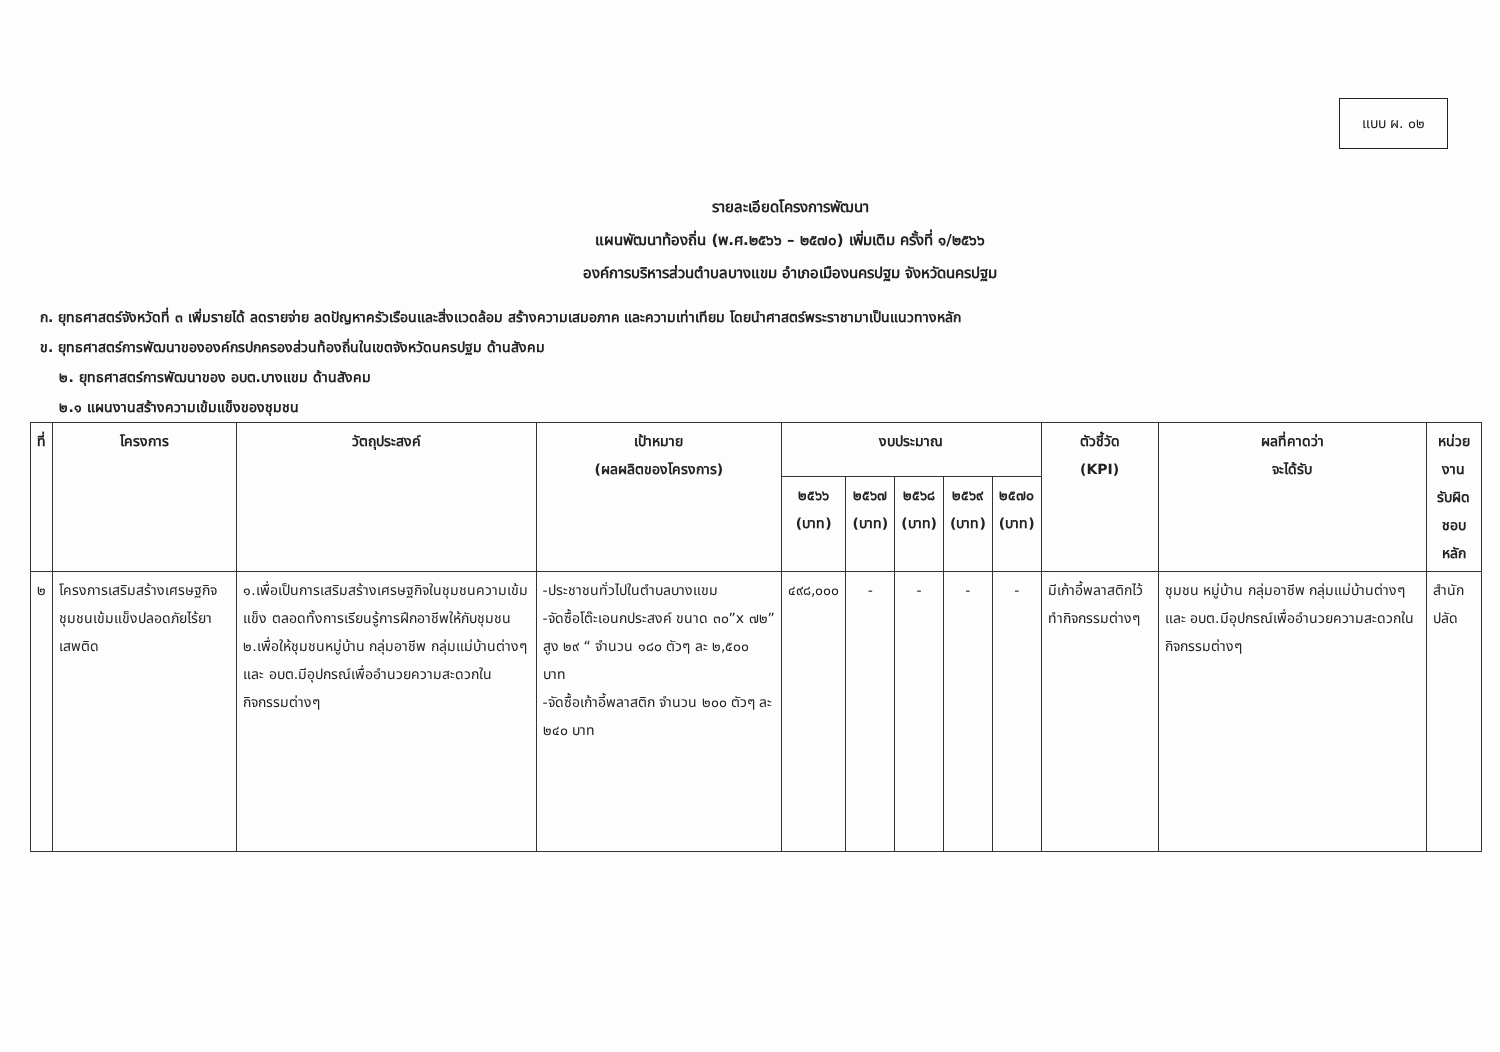แบบ ผ. ๐๒
รายละเอียดโครงการพัฒนา
แผนพัฒนาท้องถิ่น (พ.ศ.๒๕๖๖ – ๒๕๗๐) เพิ่มเติม ครั้งที่ ๑/๒๕๖๖
องค์การบริหารส่วนตำบลบางแขม อำเภอเมืองนครปฐม จังหวัดนครปฐม
ก. ยุทธศาสตร์จังหวัดที่ ๓ เพิ่มรายได้ ลดรายจ่าย ลดปัญหาครัวเรือนและสิ่งแวดล้อม สร้างความเสมอภาค และความเท่าเทียม โดยนำศาสตร์พระราชามาเป็นแนวทางหลัก
ข. ยุทธศาสตร์การพัฒนาขององค์กรปกครองส่วนท้องถิ่นในเขตจังหวัดนครปฐม ด้านสังคม
๒. ยุทธศาสตร์การพัฒนาของ อบต.บางแขม ด้านสังคม
๒.๑ แผนงานสร้างความเข้มแข็งของชุมชน
| ที่ | โครงการ | วัตถุประสงค์ | เป้าหมาย (ผลผลิตของโครงการ) | งบประมาณ | | | | | ตัวชี้วัด (KPI) | ผลที่คาดว่า จะได้รับ | หน่วยงาน รับผิดชอบ หลัก |
| --- | --- | --- | --- | --- | --- | --- | --- | --- | --- | --- | --- |
| | | | | ๒๕๖๖ (บาท) | ๒๕๖๗ (บาท) | ๒๕๖๘ (บาท) | ๒๕๖๙ (บาท) | ๒๕๗๐ (บาท) | | | |
| ๒ | โครงการเสริมสร้างเศรษฐกิจชุมชนเข้มแข็งปลอดภัยไร้ยาเสพติด | ๑.เพื่อเป็นการเสริมสร้างเศรษฐกิจในชุมชนความเข้มแข็ง ตลอดทั้งการเรียนรู้การฝึกอาชีพให้กับชุมชน ๒.เพื่อให้ชุมชนหมู่บ้าน กลุ่มอาชีพ กลุ่มแม่บ้านต่างๆ และ อบต.มีอุปกรณ์เพื่ออำนวยความสะดวกในกิจกรรมต่างๆ | -ประชาชนทั่วไปในตำบลบางแขม -จัดซื้อโต๊ะเอนกประสงค์ ขนาด ๓๐”x ๗๒” สูง ๒๙ “ จำนวน ๑๘๐ ตัวๆ ละ ๒,๕๐๐ บาท -จัดซื้อเก้าอี้พลาสติก จำนวน ๒๐๐ ตัวๆ ละ ๒๔๐ บาท | ๔๙๘,๐๐๐ | - | - | - | - | มีเก้าอี้พลาสติกไว้ทำกิจกรรมต่างๆ | ชุมชน หมู่บ้าน กลุ่มอาชีพ กลุ่มแม่บ้านต่างๆ และ อบต.มีอุปกรณ์เพื่ออำนวยความสะดวกในกิจกรรมต่างๆ | สำนักปลัด |